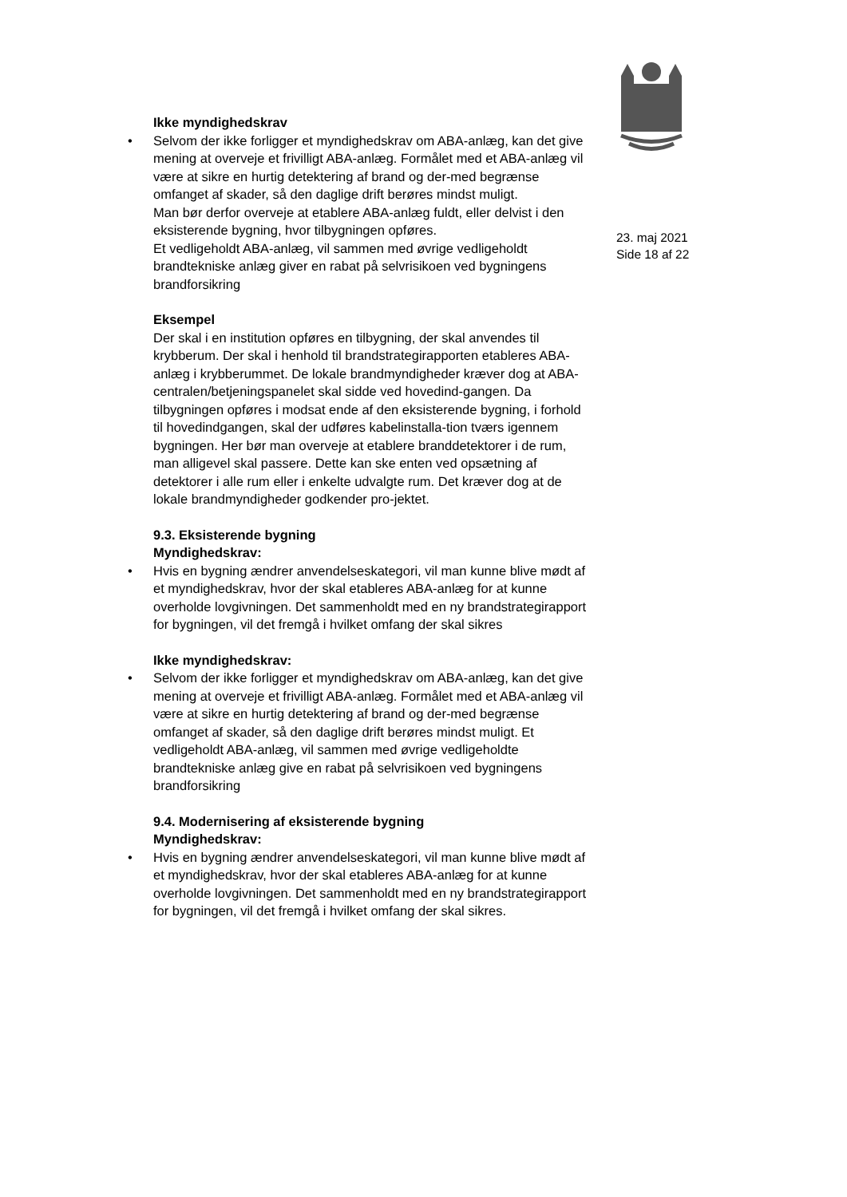Ikke myndighedskrav
• Selvom der ikke forligger et myndighedskrav om ABA-anlæg, kan det give mening at overveje et frivilligt ABA-anlæg. Formålet med et ABA-anlæg vil være at sikre en hurtig detektering af brand og der-med begrænse omfanget af skader, så den daglige drift berøres mindst muligt.
Man bør derfor overveje at etablere ABA-anlæg fuldt, eller delvist i den eksisterende bygning, hvor tilbygningen opføres.
Et vedligeholdt ABA-anlæg, vil sammen med øvrige vedligeholdt brandtekniske anlæg giver en rabat på selvrisikoen ved bygningens brandforsikring
Eksempel
Der skal i en institution opføres en tilbygning, der skal anvendes til krybberum. Der skal i henhold til brandstrategirapporten etableres ABA-anlæg i krybberummet. De lokale brandmyndigheder kræver dog at ABA-centralen/betjeningspanelet skal sidde ved hovedind-gangen. Da tilbygningen opføres i modsat ende af den eksisterende bygning, i forhold til hovedindgangen, skal der udføres kabelinstalla-tion tværs igennem bygningen. Her bør man overveje at etablere branddetektorer i de rum, man alligevel skal passere. Dette kan ske enten ved opsætning af detektorer i alle rum eller i enkelte udvalgte rum. Det kræver dog at de lokale brandmyndigheder godkender pro-jektet.
9.3. Eksisterende bygning
Myndighedskrav:
• Hvis en bygning ændrer anvendelseskategori, vil man kunne blive mødt af et myndighedskrav, hvor der skal etableres ABA-anlæg for at kunne overholde lovgivningen. Det sammenholdt med en ny brandstrategirapport for bygningen, vil det fremgå i hvilket omfang der skal sikres
Ikke myndighedskrav:
• Selvom der ikke forligger et myndighedskrav om ABA-anlæg, kan det give mening at overveje et frivilligt ABA-anlæg. Formålet med et ABA-anlæg vil være at sikre en hurtig detektering af brand og der-med begrænse omfanget af skader, så den daglige drift berøres mindst muligt. Et vedligeholdt ABA-anlæg, vil sammen med øvrige vedligeholdte brandtekniske anlæg give en rabat på selvrisikoen ved bygningens brandforsikring
9.4. Modernisering af eksisterende bygning
Myndighedskrav:
• Hvis en bygning ændrer anvendelseskategori, vil man kunne blive mødt af et myndighedskrav, hvor der skal etableres ABA-anlæg for at kunne overholde lovgivningen. Det sammenholdt med en ny brandstrategirapport for bygningen, vil det fremgå i hvilket omfang der skal sikres.
23. maj 2021
Side 18 af 22